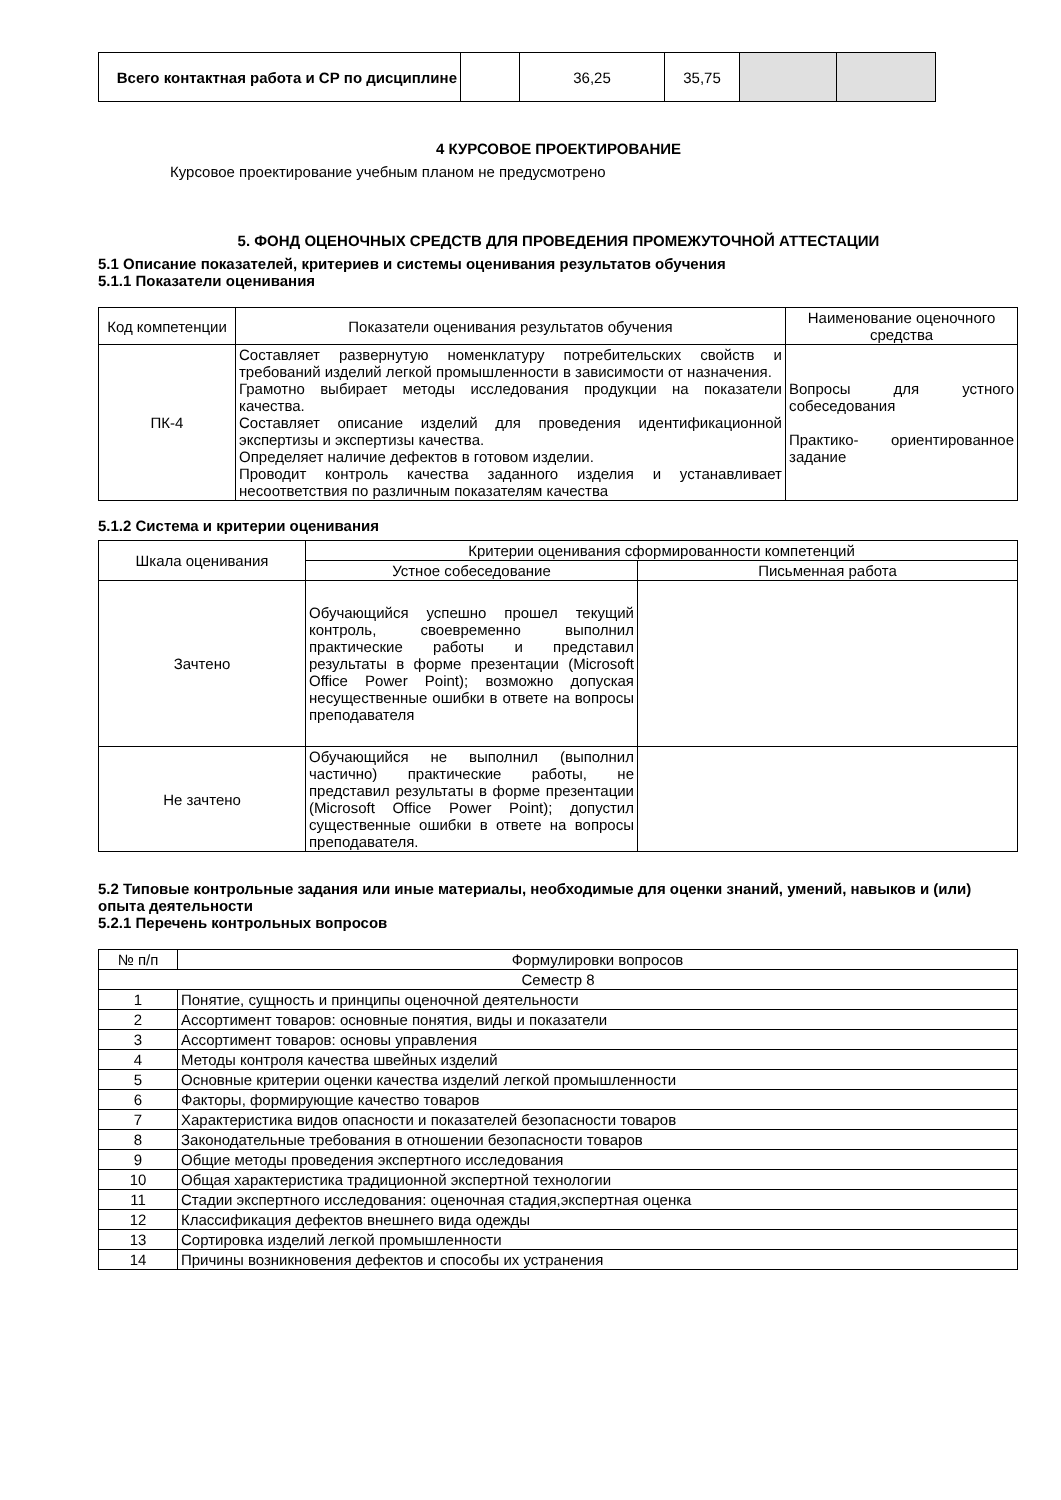| Всего контактная работа и СР по дисциплине | | 36,25 | 35,75 | | |
4 КУРСОВОЕ ПРОЕКТИРОВАНИЕ
Курсовое проектирование учебным планом не предусмотрено
5. ФОНД ОЦЕНОЧНЫХ СРЕДСТВ ДЛЯ ПРОВЕДЕНИЯ ПРОМЕЖУТОЧНОЙ АТТЕСТАЦИИ
5.1 Описание показателей, критериев и системы оценивания результатов обучения
5.1.1 Показатели оценивания
| Код компетенции | Показатели оценивания результатов обучения | Наименование оценочного средства |
| --- | --- | --- |
| ПК-4 | Составляет развернутую номенклатуру потребительских свойств и требований изделий легкой промышленности в зависимости от назначения. Грамотно выбирает методы исследования продукции на показатели качества. Составляет описание изделий для проведения идентификационной экспертизы и экспертизы качества. Определяет наличие дефектов в готовом изделии. Проводит контроль качества заданного изделия и устанавливает несоответствия по различным показателям качества | Вопросы для устного собеседования Практико- ориентированное задание |
5.1.2 Система и критерии оценивания
| Шкала оценивания | Критерии оценивания сформированности компетенций | |
| --- | --- | --- |
| | Устное собеседование | Письменная работа |
| Зачтено | Обучающийся успешно прошел текущий контроль, своевременно выполнил практические работы и представил результаты в форме презентации (Microsoft Office Power Point); возможно допуская несущественные ошибки в ответе на вопросы преподавателя | |
| Не зачтено | Обучающийся не выполнил (выполнил частично) практические работы, не представил результаты в форме презентации (Microsoft Office Power Point); допустил существенные ошибки в ответе на вопросы преподавателя. | |
5.2 Типовые контрольные задания или иные материалы, необходимые для оценки знаний, умений, навыков и (или) опыта деятельности
5.2.1 Перечень контрольных вопросов
| № п/п | Формулировки вопросов |
| --- | --- |
| Семестр 8 | |
| 1 | Понятие, сущность и принципы оценочной деятельности |
| 2 | Ассортимент товаров: основные понятия, виды и показатели |
| 3 | Ассортимент товаров: основы управления |
| 4 | Методы контроля качества швейных изделий |
| 5 | Основные критерии оценки качества изделий легкой промышленности |
| 6 | Факторы, формирующие качество товаров |
| 7 | Характеристика видов опасности и показателей безопасности товаров |
| 8 | Законодательные требования в отношении безопасности товаров |
| 9 | Общие методы проведения экспертного исследования |
| 10 | Общая характеристика традиционной экспертной технологии |
| 11 | Стадии экспертного исследования: оценочная стадия,экспертная оценка |
| 12 | Классификация дефектов внешнего вида одежды |
| 13 | Сортировка изделий легкой промышленности |
| 14 | Причины возникновения дефектов и способы их устранения |